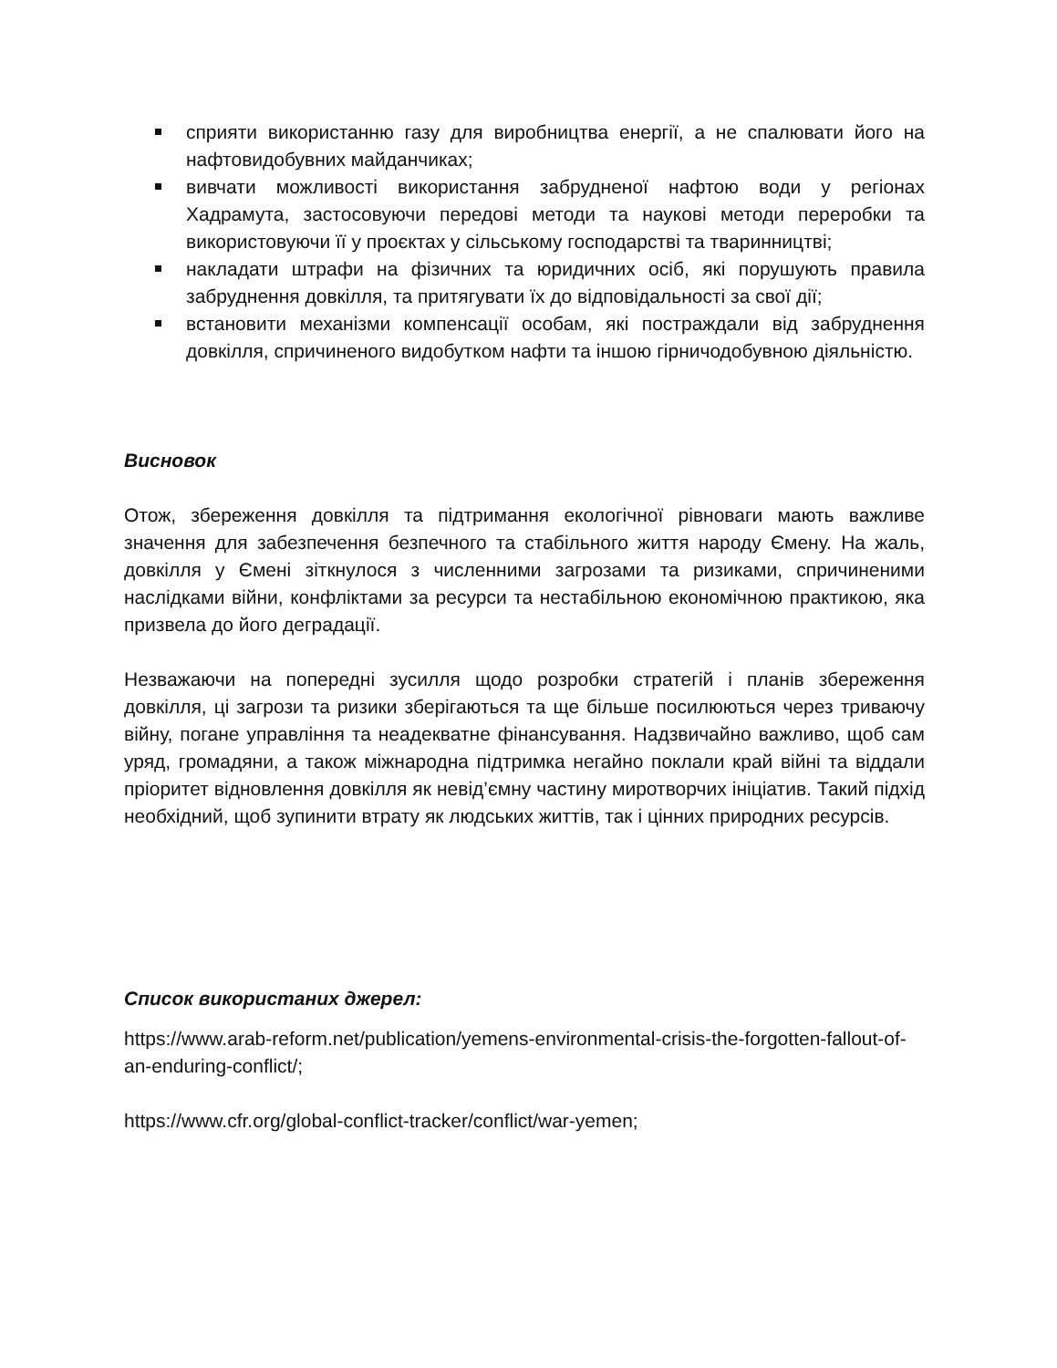сприяти використанню газу для виробництва енергії, а не спалювати його на нафтовидобувних майданчиках;
вивчати можливості використання забрудненої нафтою води у регіонах Хадрамута, застосовуючи передові методи та наукові методи переробки та використовуючи її у проєктах у сільському господарстві та тваринництві;
накладати штрафи на фізичних та юридичних осіб, які порушують правила забруднення довкілля, та притягувати їх до відповідальності за свої дії;
встановити механізми компенсації особам, які постраждали від забруднення довкілля, спричиненого видобутком нафти та іншою гірничодобувною діяльністю.
Висновок
Отож, збереження довкілля та підтримання екологічної рівноваги мають важливе значення для забезпечення безпечного та стабільного життя народу Ємену. На жаль, довкілля у Ємені зіткнулося з численними загрозами та ризиками, спричиненими наслідками війни, конфліктами за ресурси та нестабільною економічною практикою, яка призвела до його деградації.
Незважаючи на попередні зусилля щодо розробки стратегій і планів збереження довкілля, ці загрози та ризики зберігаються та ще більше посилюються через триваючу війну, погане управління та неадекватне фінансування. Надзвичайно важливо, щоб сам уряд, громадяни, а також міжнародна підтримка негайно поклали край війні та віддали пріоритет відновлення довкілля як невід’ємну частину миротворчих ініціатив. Такий підхід необхідний, щоб зупинити втрату як людських життів, так і цінних природних ресурсів.
Список використаних джерел:
https://www.arab-reform.net/publication/yemens-environmental-crisis-the-forgotten-fallout-of-an-enduring-conflict/;
https://www.cfr.org/global-conflict-tracker/conflict/war-yemen;